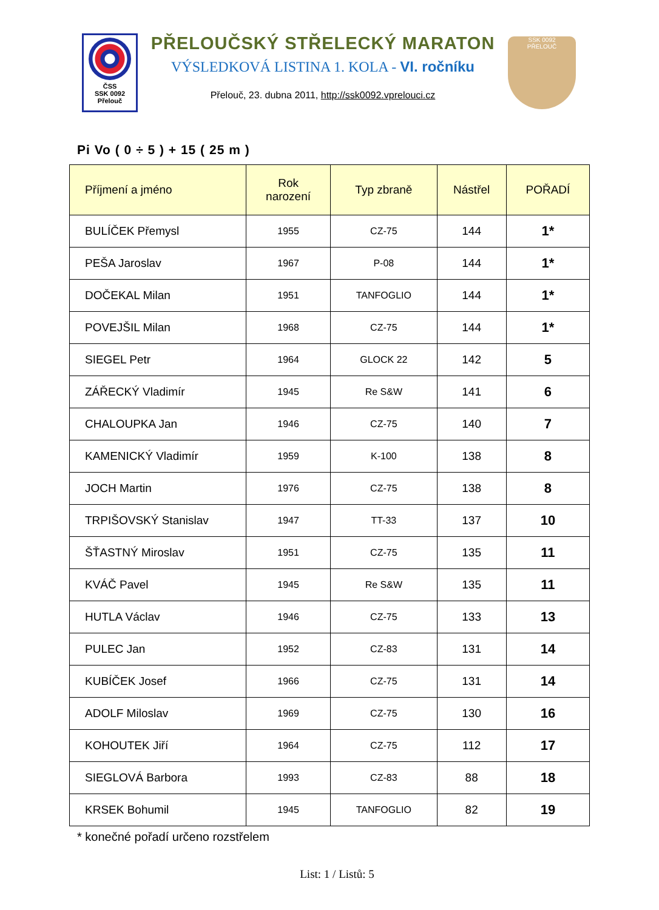ČSS
SSK 0092
Přelouč
PŘELOUČSKÝ STŘELECKÝ MARATON
VÝSLEDKOVÁ LISTINA 1. KOLA - VI. ročníku
Přelouč, 23. dubna 2011, http://ssk0092.vprelouci.cz
SSK 0092
PŘELOUČ
Pi Vo ( 0 ÷ 5 ) + 15 ( 25 m )
| Příjmení a jméno | Rok narození | Typ zbraně | Nástřel | POŘADÍ |
| --- | --- | --- | --- | --- |
| BULÍČEK Přemysl | 1955 | CZ-75 | 144 | 1* |
| PEŠA Jaroslav | 1967 | P-08 | 144 | 1* |
| DOČEKAL Milan | 1951 | TANFOGLIO | 144 | 1* |
| POVEJŠIL Milan | 1968 | CZ-75 | 144 | 1* |
| SIEGEL Petr | 1964 | GLOCK 22 | 142 | 5 |
| ZÁŘECKÝ Vladimír | 1945 | Re S&W | 141 | 6 |
| CHALOUPKA Jan | 1946 | CZ-75 | 140 | 7 |
| KAMENICKÝ Vladimír | 1959 | K-100 | 138 | 8 |
| JOCH Martin | 1976 | CZ-75 | 138 | 8 |
| TRPIŠOVSKÝ Stanislav | 1947 | TT-33 | 137 | 10 |
| ŠŤASTNÝ Miroslav | 1951 | CZ-75 | 135 | 11 |
| KVÁČ Pavel | 1945 | Re S&W | 135 | 11 |
| HUTLA Václav | 1946 | CZ-75 | 133 | 13 |
| PULEC Jan | 1952 | CZ-83 | 131 | 14 |
| KUBÍČEK Josef | 1966 | CZ-75 | 131 | 14 |
| ADOLF Miloslav | 1969 | CZ-75 | 130 | 16 |
| KOHOUTEK Jiří | 1964 | CZ-75 | 112 | 17 |
| SIEGLOVÁ Barbora | 1993 | CZ-83 | 88 | 18 |
| KRSEK Bohumil | 1945 | TANFOGLIO | 82 | 19 |
* konečné pořadí určeno rozstřelem
List: 1 / Listů: 5